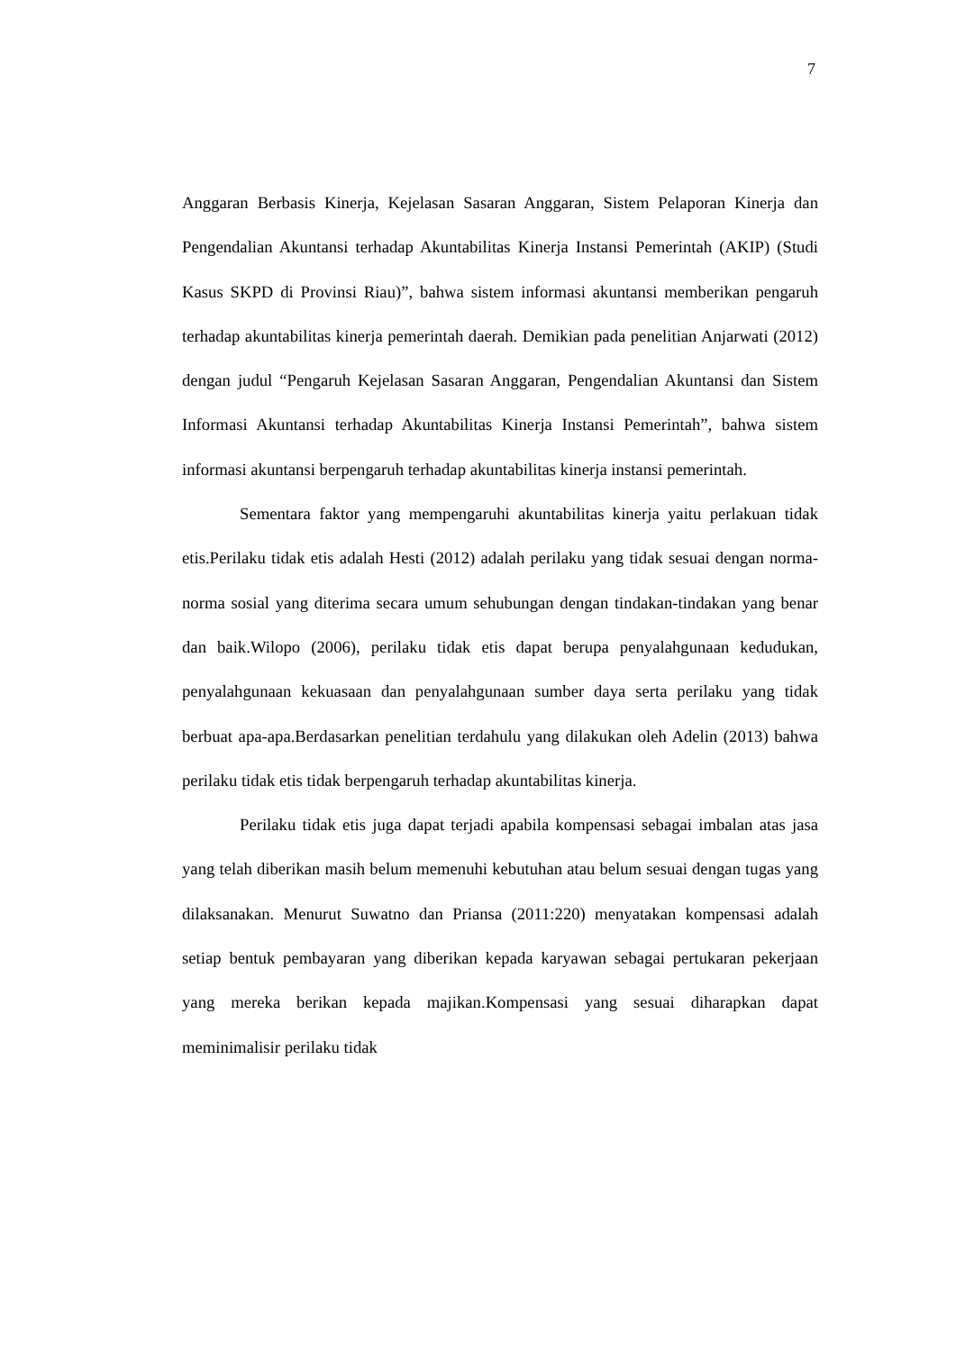7
Anggaran Berbasis Kinerja, Kejelasan Sasaran Anggaran, Sistem Pelaporan Kinerja dan Pengendalian Akuntansi terhadap Akuntabilitas Kinerja Instansi Pemerintah (AKIP) (Studi Kasus SKPD di Provinsi Riau)”, bahwa sistem informasi akuntansi memberikan pengaruh terhadap akuntabilitas kinerja pemerintah daerah. Demikian pada penelitian Anjarwati (2012) dengan judul “Pengaruh Kejelasan Sasaran Anggaran, Pengendalian Akuntansi dan Sistem Informasi Akuntansi terhadap Akuntabilitas Kinerja Instansi Pemerintah”, bahwa sistem informasi akuntansi berpengaruh terhadap akuntabilitas kinerja instansi pemerintah.
Sementara faktor yang mempengaruhi akuntabilitas kinerja yaitu perlakuan tidak etis.Perilaku tidak etis adalah Hesti (2012) adalah perilaku yang tidak sesuai dengan norma-norma sosial yang diterima secara umum sehubungan dengan tindakan-tindakan yang benar dan baik.Wilopo (2006), perilaku tidak etis dapat berupa penyalahgunaan kedudukan, penyalahgunaan kekuasaan dan penyalahgunaan sumber daya serta perilaku yang tidak berbuat apa-apa.Berdasarkan penelitian terdahulu yang dilakukan oleh Adelin (2013) bahwa perilaku tidak etis tidak berpengaruh terhadap akuntabilitas kinerja.
Perilaku tidak etis juga dapat terjadi apabila kompensasi sebagai imbalan atas jasa yang telah diberikan masih belum memenuhi kebutuhan atau belum sesuai dengan tugas yang dilaksanakan. Menurut Suwatno dan Priansa (2011:220) menyatakan kompensasi adalah setiap bentuk pembayaran yang diberikan kepada karyawan sebagai pertukaran pekerjaan yang mereka berikan kepada majikan.Kompensasi yang sesuai diharapkan dapat meminimalisir perilaku tidak